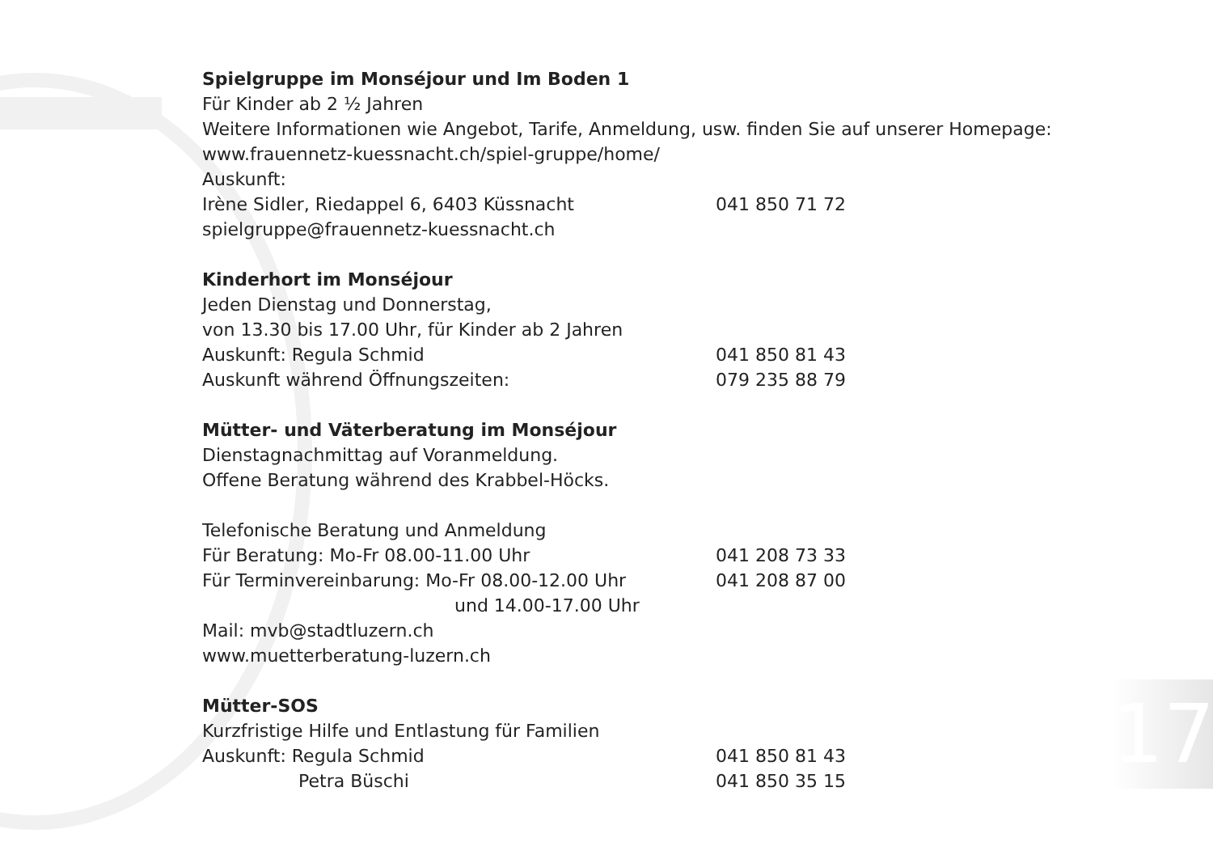Spielgruppe im Monséjour und Im Boden 1
Für Kinder ab 2 ½ Jahren
Weitere Informationen wie Angebot, Tarife, Anmeldung, usw. finden Sie auf unserer Homepage:
www.frauennetz-kuessnacht.ch/spiel-gruppe/home/
Auskunft:
Irène Sidler, Riedappel 6, 6403 Küssnacht 041 850 71 72
spielgruppe@frauennetz-kuessnacht.ch
Kinderhort im Monséjour
Jeden Dienstag und Donnerstag,
von 13.30 bis 17.00 Uhr, für Kinder ab 2 Jahren
Auskunft: Regula Schmid 041 850 81 43
Auskunft während Öffnungszeiten: 079 235 88 79
Mütter- und Väterberatung im Monséjour
Dienstagnachmittag auf Voranmeldung.
Offene Beratung während des Krabbel-Höcks.
Telefonische Beratung und Anmeldung
Für Beratung: Mo-Fr 08.00-11.00 Uhr 041 208 73 33
Für Terminvereinbarung: Mo-Fr 08.00-12.00 Uhr 041 208 87 00
und 14.00-17.00 Uhr
Mail: mvb@stadtluzern.ch
www.muetterberatung-luzern.ch
Mütter-SOS
Kurzfristige Hilfe und Entlastung für Familien
Auskunft: Regula Schmid 041 850 81 43
Petra Büschi 041 850 35 15
17